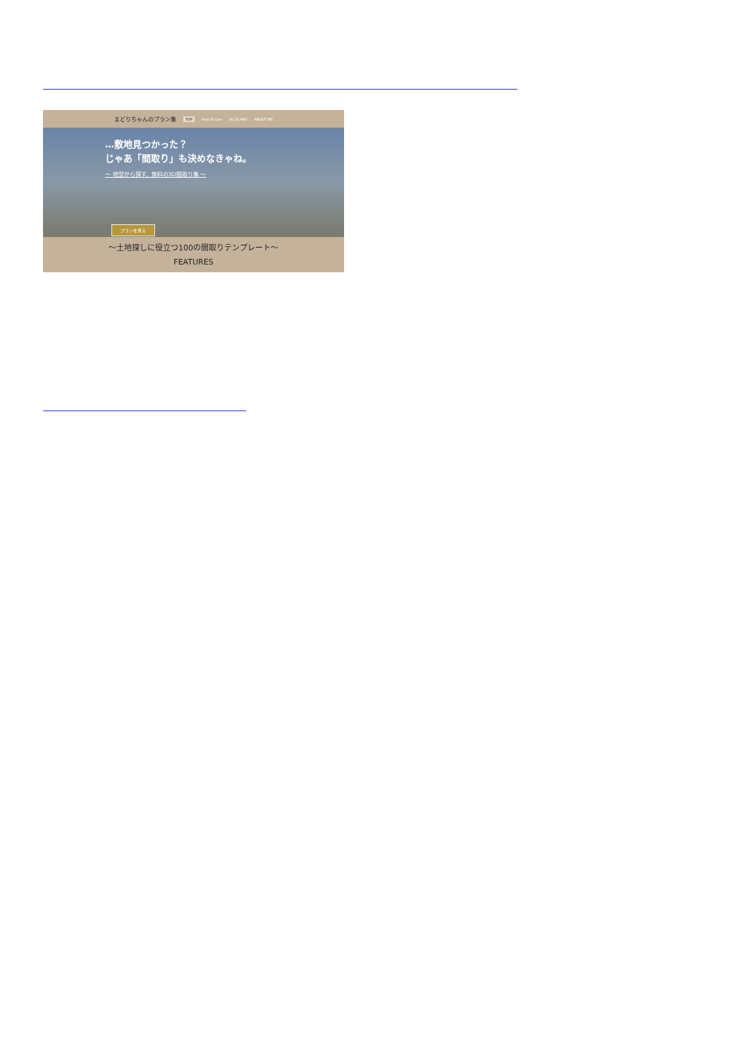まどりちゃんのプラン集 TOP How To Use 3D_PLANS ABOUT ME
…敷地見つかった？
じゃあ「間取り」も決めなきゃね。
〜 地型から探す、無料の3D間取り集 〜
プランを見る
〜土地探しに役立つ100の間取りテンプレート〜
FEATURES